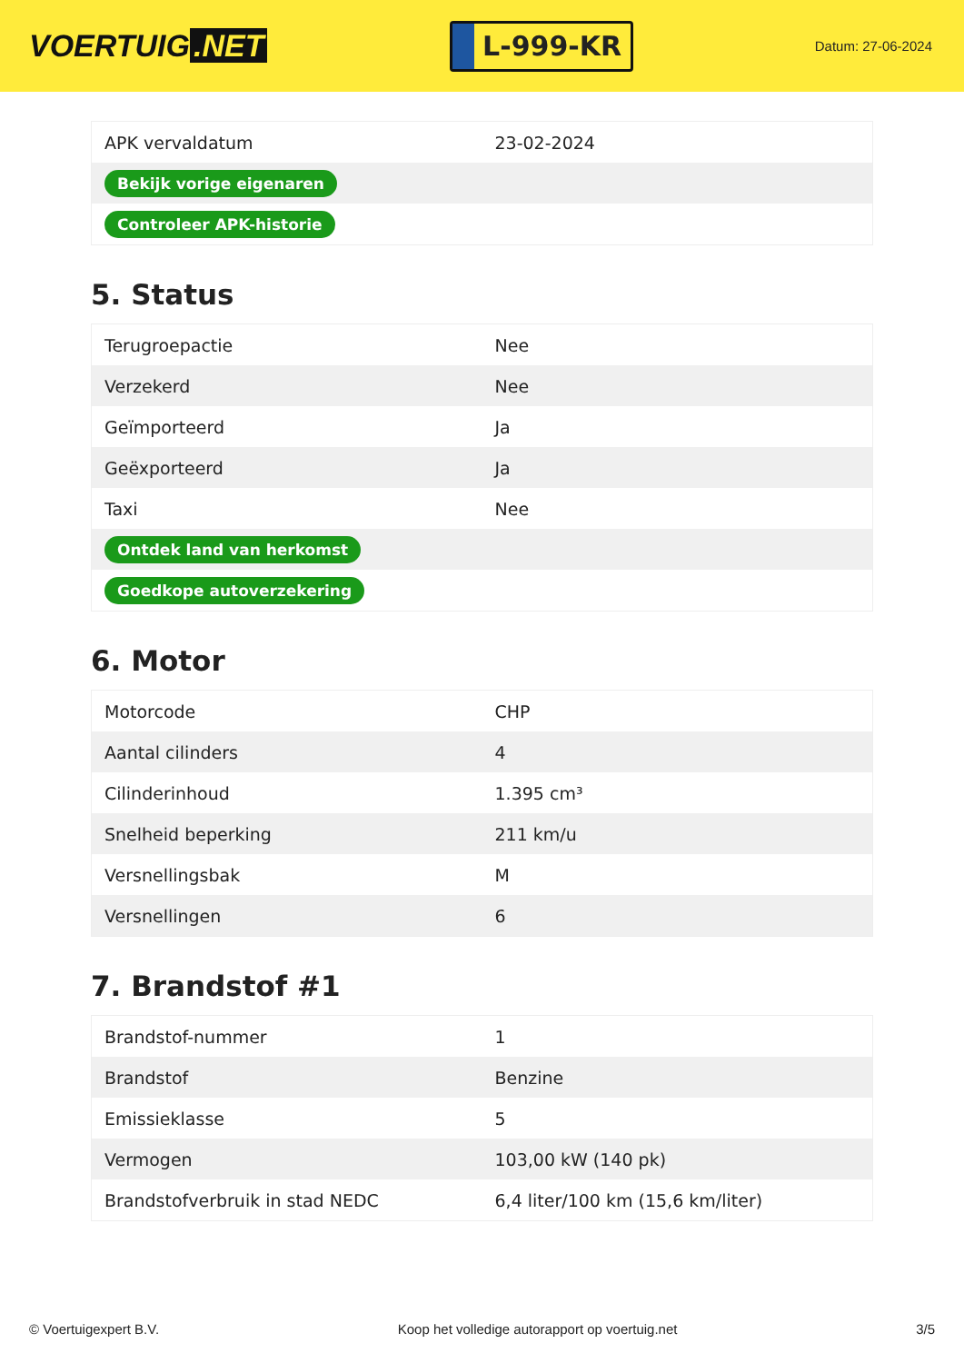VOERTUIG.NET
L-999-KR
Datum: 27-06-2024
| APK vervaldatum | 23-02-2024 |
| Bekijk vorige eigenaren | |
| Controleer APK-historie | |
5. Status
| Terugroepactie | Nee |
| Verzekerd | Nee |
| Geïmporteerd | Ja |
| Geëxporteerd | Ja |
| Taxi | Nee |
| Ontdek land van herkomst | |
| Goedkope autoverzekering | |
6. Motor
| Motorcode | CHP |
| Aantal cilinders | 4 |
| Cilinderinhoud | 1.395 cm³ |
| Snelheid beperking | 211 km/u |
| Versnellingsbak | M |
| Versnellingen | 6 |
7. Brandstof #1
| Brandstof-nummer | 1 |
| Brandstof | Benzine |
| Emissieklasse | 5 |
| Vermogen | 103,00 kW (140 pk) |
| Brandstofverbruik in stad NEDC | 6,4 liter/100 km (15,6 km/liter) |
© Voertuigexpert B.V. Koop het volledige autorapport op voertuig.net 3/5